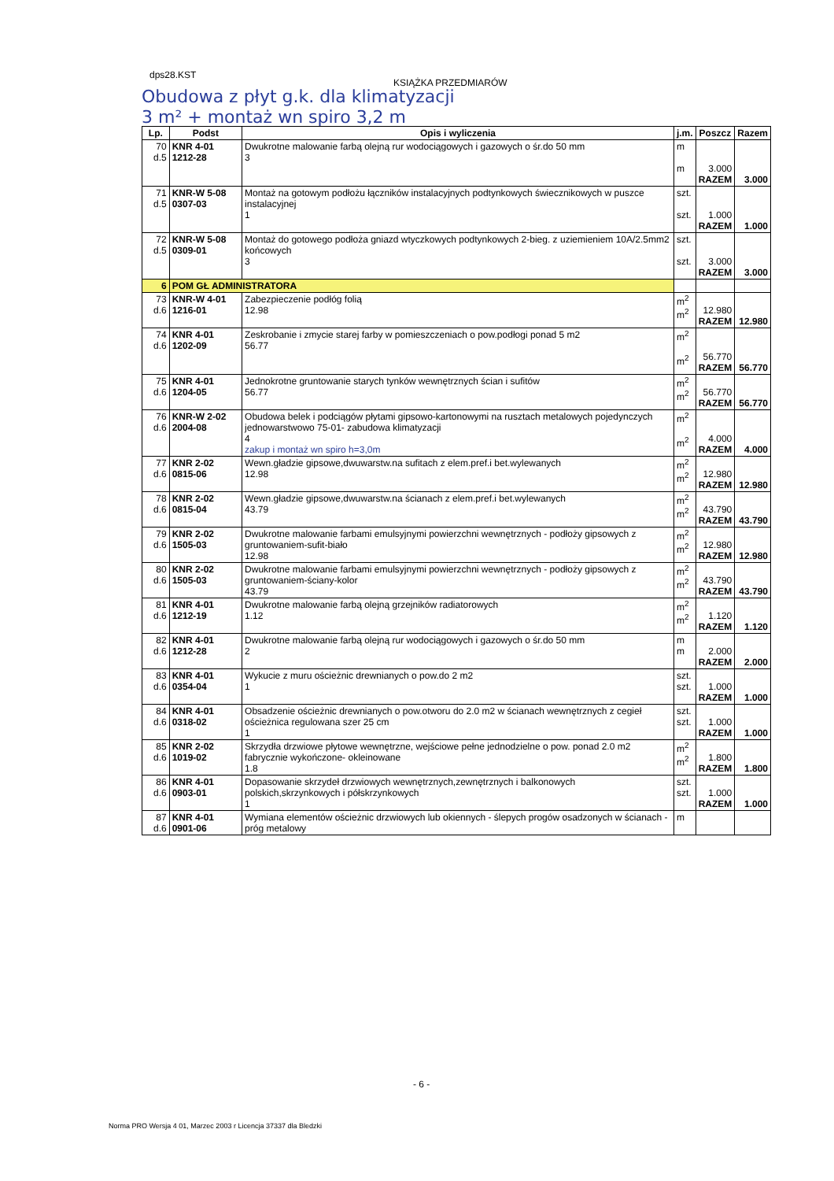dps28.KST
KSIĄŻKA PRZEDMIARÓW
Obudowa z płyt g.k. dla klimatyzacji
3 m² + montaż wn spiro 3,2 m
| Lp. | Podst | Opis i wyliczenia | j.m. | Poszcz | Razem |
| --- | --- | --- | --- | --- | --- |
| 70 d.5 | KNR 4-01 1212-28 | Dwukrotne malowanie farbą olejną rur wodociągowych i gazowych o śr.do 50 mm 3 | m m | 3.000 RAZEM | 3.000 |
| 71 d.5 | KNR-W 5-08 0307-03 | Montaż na gotowym podłożu łączników instalacyjnych podtynkowych świecznikowych w puszce instalacyjnej 1 | szt. szt. | 1.000 RAZEM | 1.000 |
| 72 d.5 | KNR-W 5-08 0309-01 | Montaż do gotowego podłoża gniazd wtyczkowych podtynkowych 2-bieg. z uziemieniem 10A/2.5mm2 końcowych 3 | szt. szt. | 3.000 RAZEM | 3.000 |
| 6 | POM GŁ ADMINISTRATORA | | | | |
| 73 d.6 | KNR-W 4-01 1216-01 | Zabezpieczenie podłóg folią 12.98 | m<sup>2</sup> m<sup>2</sup> | 12.980 RAZEM | 12.980 |
| 74 d.6 | KNR 4-01 1202-09 | Zeskrobanie i zmycie starej farby w pomieszczeniach o pow.podłogi ponad 5 m2 56.77 | m<sup>2</sup> m<sup>2</sup> | 56.770 RAZEM | 56.770 |
| 75 d.6 | KNR 4-01 1204-05 | Jednokrotne gruntowanie starych tynków wewnętrznych ścian i sufitów 56.77 | m<sup>2</sup> m<sup>2</sup> | 56.770 RAZEM | 56.770 |
| 76 d.6 | KNR-W 2-02 2004-08 | Obudowa belek i podciągów płytami gipsowo-kartonowymi na rusztach metalowych pojedynczych jednowarstwowo 75-01- zabudowa klimatyzacji 4 zakup i montaż wn spiro h=3,0m | m<sup>2</sup> m<sup>2</sup> | 4.000 RAZEM | 4.000 |
| 77 d.6 | KNR 2-02 0815-06 | Wewn.gładzie gipsowe,dwuwarstw.na sufitach z elem.pref.i bet.wylewanych 12.98 | m<sup>2</sup> m<sup>2</sup> | 12.980 RAZEM | 12.980 |
| 78 d.6 | KNR 2-02 0815-04 | Wewn.gładzie gipsowe,dwuwarstw.na ścianach z elem.pref.i bet.wylewanych 43.79 | m<sup>2</sup> m<sup>2</sup> | 43.790 RAZEM | 43.790 |
| 79 d.6 | KNR 2-02 1505-03 | Dwukrotne malowanie farbami emulsyjnymi powierzchni wewnętrznych - podłoży gipsowych z gruntowaniem-sufit-biało 12.98 | m<sup>2</sup> m<sup>2</sup> | 12.980 RAZEM | 12.980 |
| 80 d.6 | KNR 2-02 1505-03 | Dwukrotne malowanie farbami emulsyjnymi powierzchni wewnętrznych - podłoży gipsowych z gruntowaniem-ściany-kolor 43.79 | m<sup>2</sup> m<sup>2</sup> | 43.790 RAZEM | 43.790 |
| 81 d.6 | KNR 4-01 1212-19 | Dwukrotne malowanie farbą olejną grzejników radiatorowych 1.12 | m<sup>2</sup> m<sup>2</sup> | 1.120 RAZEM | 1.120 |
| 82 d.6 | KNR 4-01 1212-28 | Dwukrotne malowanie farbą olejną rur wodociągowych i gazowych o śr.do 50 mm 2 | m m | 2.000 RAZEM | 2.000 |
| 83 d.6 | KNR 4-01 0354-04 | Wykucie z muru ościeżnic drewnianych o pow.do 2 m2 1 | szt. szt. | 1.000 RAZEM | 1.000 |
| 84 d.6 | KNR 4-01 0318-02 | Obsadzenie ościeżnic drewnianych o pow.otworu do 2.0 m2 w ścianach wewnętrznych z cegieł ościeżnica regulowana szer 25 cm 1 | szt. szt. | 1.000 RAZEM | 1.000 |
| 85 d.6 | KNR 2-02 1019-02 | Skrzydła drzwiowe płytowe wewnętrzne, wejściowe pełne jednodzielne o pow. ponad 2.0 m2 fabrycznie wykończone- okleinowane 1.8 | m<sup>2</sup> m<sup>2</sup> | 1.800 RAZEM | 1.800 |
| 86 d.6 | KNR 4-01 0903-01 | Dopasowanie skrzydeł drzwiowych wewnętrznych,zewnętrznych i balkonowych polskich,skrzynkowych i półskrzynkowych 1 | szt. szt. | 1.000 RAZEM | 1.000 |
| 87 d.6 | KNR 4-01 0901-06 | Wymiana elementów ościeżnic drzwiowych lub okiennych - ślepych progów osadzonych w ścianach - próg metalowy | m | | |
- 6 -
Norma PRO Wersja 4 01, Marzec 2003 r Licencja 37337 dla Bledzki